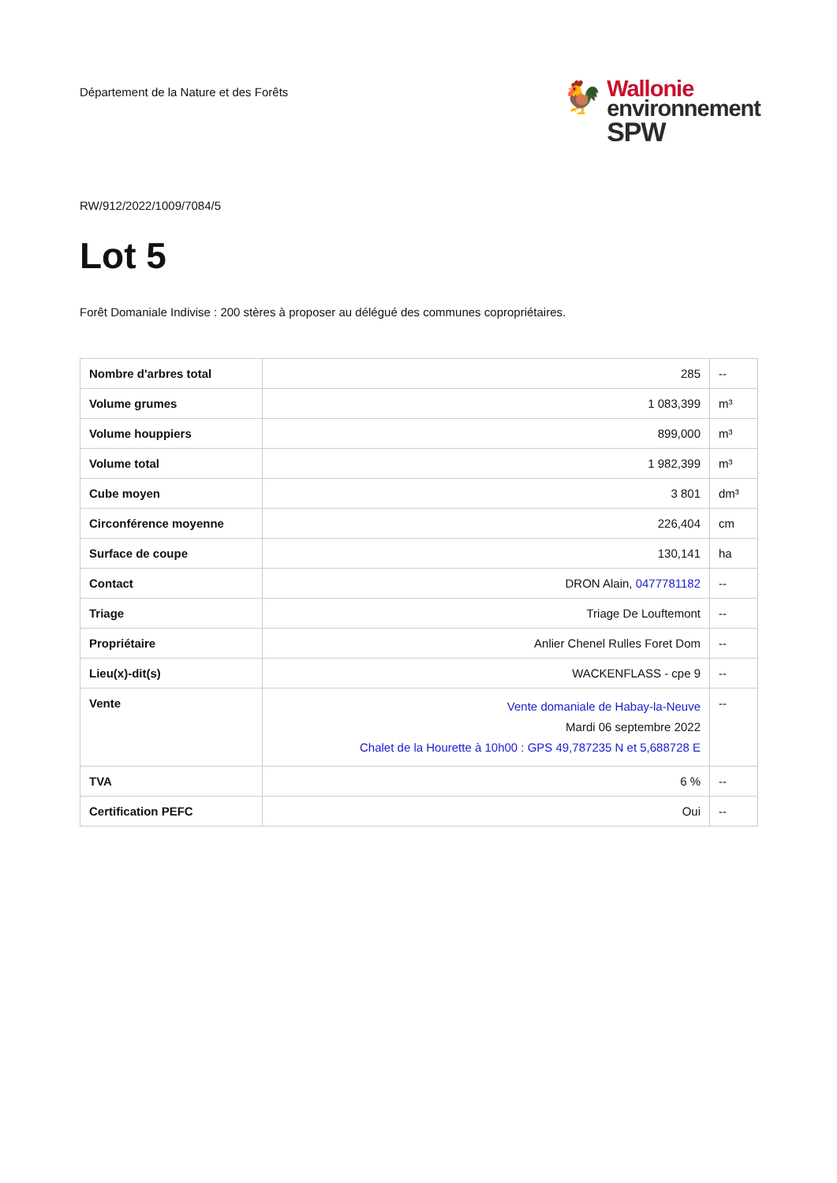Département de la Nature et des Forêts
🐓
Wallonie
environnement
SPW
RW/912/2022/1009/7084/5
Lot 5
Forêt Domaniale Indivise : 200 stères à proposer au délégué des communes copropriétaires.
| Nombre d'arbres total | 285 | -- |
| Volume grumes | 1 083,399 | m³ |
| Volume houppiers | 899,000 | m³ |
| Volume total | 1 982,399 | m³ |
| Cube moyen | 3 801 | dm³ |
| Circonférence moyenne | 226,404 | cm |
| Surface de coupe | 130,141 | ha |
| Contact | DRON Alain, 0477781182 | -- |
| Triage | Triage De Louftemont | -- |
| Propriétaire | Anlier Chenel Rulles Foret Dom | -- |
| Lieu(x)-dit(s) | WACKENFLASS - cpe 9 | -- |
| Vente | Vente domaniale de Habay-la-Neuve Mardi 06 septembre 2022 Chalet de la Hourette à 10h00 : GPS 49,787235 N et 5,688728 E | -- |
| TVA | 6 % | -- |
| Certification PEFC | Oui | -- |